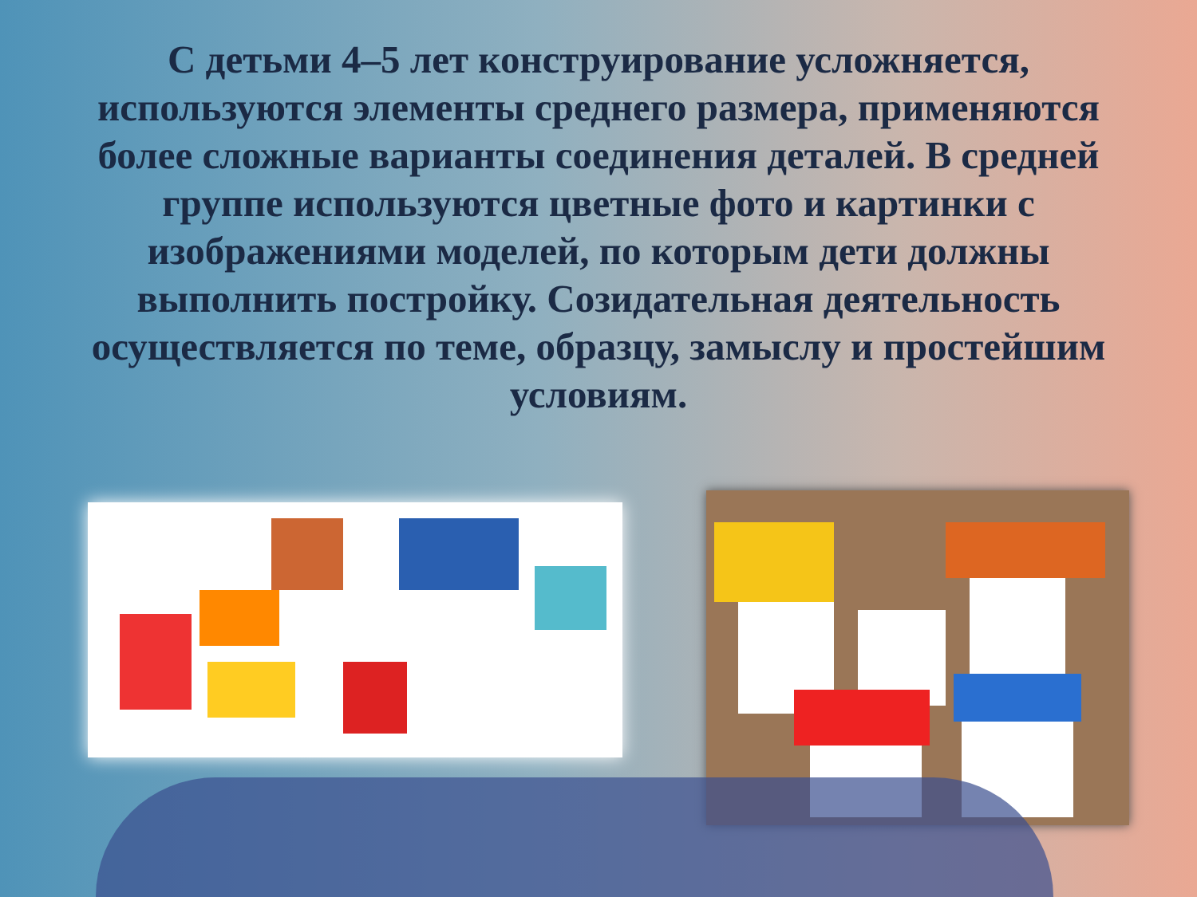С детьми 4–5 лет конструирование усложняется, используются элементы среднего размера, применяются более сложные варианты соединения деталей. В средней группе используются цветные фото и картинки с изображениями моделей, по которым дети должны выполнить постройку. Созидательная деятельность осуществляется по теме, образцу, замыслу и простейшим условиям.